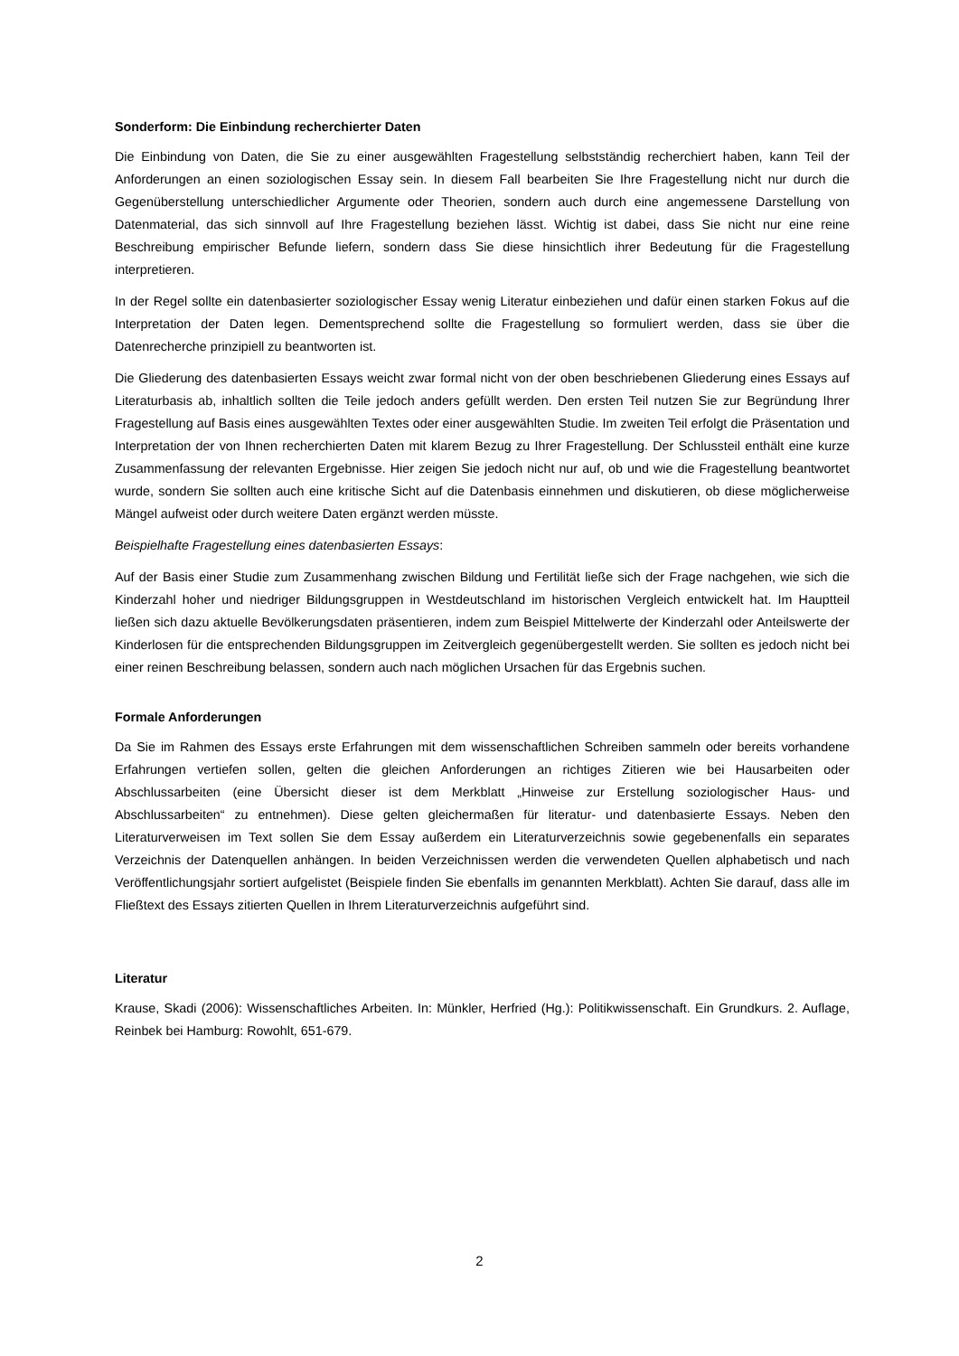Sonderform: Die Einbindung recherchierter Daten
Die Einbindung von Daten, die Sie zu einer ausgewählten Fragestellung selbstständig recherchiert haben, kann Teil der Anforderungen an einen soziologischen Essay sein. In diesem Fall bearbeiten Sie Ihre Fragestellung nicht nur durch die Gegenüberstellung unterschiedlicher Argumente oder Theorien, sondern auch durch eine angemessene Darstellung von Datenmaterial, das sich sinnvoll auf Ihre Fragestellung beziehen lässt. Wichtig ist dabei, dass Sie nicht nur eine reine Beschreibung empirischer Befunde liefern, sondern dass Sie diese hinsichtlich ihrer Bedeutung für die Fragestellung interpretieren.
In der Regel sollte ein datenbasierter soziologischer Essay wenig Literatur einbeziehen und dafür einen starken Fokus auf die Interpretation der Daten legen. Dementsprechend sollte die Fragestellung so formuliert werden, dass sie über die Datenrecherche prinzipiell zu beantworten ist.
Die Gliederung des datenbasierten Essays weicht zwar formal nicht von der oben beschriebenen Gliederung eines Essays auf Literaturbasis ab, inhaltlich sollten die Teile jedoch anders gefüllt werden. Den ersten Teil nutzen Sie zur Begründung Ihrer Fragestellung auf Basis eines ausgewählten Textes oder einer ausgewählten Studie. Im zweiten Teil erfolgt die Präsentation und Interpretation der von Ihnen recherchierten Daten mit klarem Bezug zu Ihrer Fragestellung. Der Schlussteil enthält eine kurze Zusammenfassung der relevanten Ergebnisse. Hier zeigen Sie jedoch nicht nur auf, ob und wie die Fragestellung beantwortet wurde, sondern Sie sollten auch eine kritische Sicht auf die Datenbasis einnehmen und diskutieren, ob diese möglicherweise Mängel aufweist oder durch weitere Daten ergänzt werden müsste.
Beispielhafte Fragestellung eines datenbasierten Essays:
Auf der Basis einer Studie zum Zusammenhang zwischen Bildung und Fertilität ließe sich der Frage nachgehen, wie sich die Kinderzahl hoher und niedriger Bildungsgruppen in Westdeutschland im historischen Vergleich entwickelt hat. Im Hauptteil ließen sich dazu aktuelle Bevölkerungsdaten präsentieren, indem zum Beispiel Mittelwerte der Kinderzahl oder Anteilswerte der Kinderlosen für die entsprechenden Bildungsgruppen im Zeitvergleich gegenübergestellt werden. Sie sollten es jedoch nicht bei einer reinen Beschreibung belassen, sondern auch nach möglichen Ursachen für das Ergebnis suchen.
Formale Anforderungen
Da Sie im Rahmen des Essays erste Erfahrungen mit dem wissenschaftlichen Schreiben sammeln oder bereits vorhandene Erfahrungen vertiefen sollen, gelten die gleichen Anforderungen an richtiges Zitieren wie bei Hausarbeiten oder Abschlussarbeiten (eine Übersicht dieser ist dem Merkblatt „Hinweise zur Erstellung soziologischer Haus- und Abschlussarbeiten“ zu entnehmen). Diese gelten gleichermaßen für literatur- und datenbasierte Essays. Neben den Literaturverweisen im Text sollen Sie dem Essay außerdem ein Literaturverzeichnis sowie gegebenenfalls ein separates Verzeichnis der Datenquellen anhängen. In beiden Verzeichnissen werden die verwendeten Quellen alphabetisch und nach Veröffentlichungsjahr sortiert aufgelistet (Beispiele finden Sie ebenfalls im genannten Merkblatt). Achten Sie darauf, dass alle im Fließtext des Essays zitierten Quellen in Ihrem Literaturverzeichnis aufgeführt sind.
Literatur
Krause, Skadi (2006): Wissenschaftliches Arbeiten. In: Münkler, Herfried (Hg.): Politikwissenschaft. Ein Grundkurs. 2. Auflage, Reinbek bei Hamburg: Rowohlt, 651-679.
2